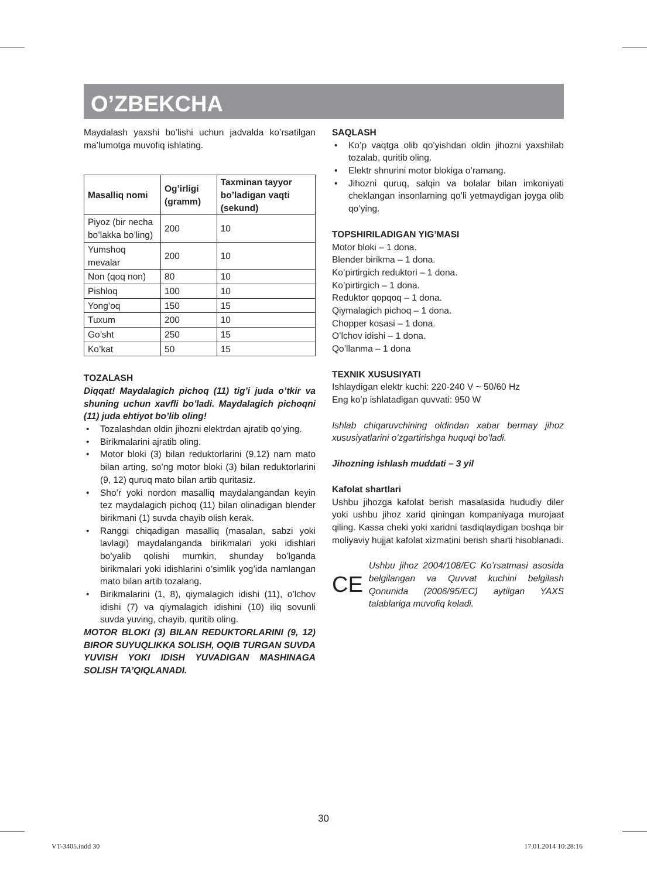O’ZBEKCHA
Maydalash yaxshi bo’lishi uchun jadvalda ko’rsatilgan ma’lumotga muvofiq ishlating.
| Masalliq nomi | Og’irligi (gramm) | Taxminan tayyor bo’ladigan vaqti (sekund) |
| --- | --- | --- |
| Piyoz (bir necha bo’lakka bo’ling) | 200 | 10 |
| Yumshoq mevalar | 200 | 10 |
| Non (qoq non) | 80 | 10 |
| Pishloq | 100 | 10 |
| Yong’oq | 150 | 15 |
| Tuxum | 200 | 10 |
| Go’sht | 250 | 15 |
| Ko’kat | 50 | 15 |
TOZALASH
Diqqat! Maydalagich pichoq (11) tig’i juda o’tkir va shuning uchun xavfli bo’ladi. Maydalagich pichoqni (11) juda ehtiyot bo’lib oling!
• Tozalashdan oldin jihozni elektrdan ajratib qo’ying.
• Birikmalarini ajratib oling.
• Motor bloki (3) bilan reduktorlarini (9,12) nam mato bilan arting, so’ng motor bloki (3) bilan reduktorlarini (9, 12) quruq mato bilan artib quritasiz.
• Sho’r yoki nordon masalliq maydalangandan keyin tez maydalagich pichoq (11) bilan olinadigan blender birikmani (1) suvda chayib olish kerak.
• Ranggi chiqadigan masalliq (masalan, sabzi yoki lavlagi) maydalanganda birikmalari yoki idishlari bo’yalib qolishi mumkin, shunday bo’lganda birikmalari yoki idishlarini o’simlik yog’ida namlangan mato bilan artib tozalang.
• Birikmalarini (1, 8), qiymalagich idishi (11), o’lchov idishi (7) va qiymalagich idishini (10) iliq sovunli suvda yuving, chayib, quritib oling.
MOTOR BLOKI (3) BILAN REDUKTORLARINI (9, 12) BIROR SUYUQLIKKA SOLISH, OQIB TURGAN SUVDA YUVISH YOKI IDISH YUVADIGAN MASHINAGA SOLISH TA’QIQLANADI.
SAQLASH
• Ko’p vaqtga olib qo’yishdan oldin jihozni yaxshilab tozalab, quritib oling.
• Elektr shnurini motor blokiga o’ramang.
• Jihozni quruq, salqin va bolalar bilan imkoniyati cheklangan insonlarning qo’li yetmaydigan joyga olib qo’ying.
TOPSHIRILADIGAN YIG’MASI
Motor bloki – 1 dona.
Blender birikma – 1 dona.
Ko’pirtirgich reduktori – 1 dona.
Ko’pirtirgich – 1 dona.
Reduktor qopqoq – 1 dona.
Qiymalagich pichoq – 1 dona.
Chopper kosasi – 1 dona.
O’lchov idishi – 1 dona.
Qo’llanma – 1 dona
TEXNIK XUSUSIYATI
Ishlaydigan elektr kuchi: 220-240 V ~ 50/60 Hz
Eng ko’p ishlatadigan quvvati: 950 W
Ishlab chiqaruvchining oldindan xabar bermay jihoz xususiyatlarini o’zgartirishga huquqi bo’ladi.
Jihozning ishlash muddati – 3 yil
Kafolat shartlari
Ushbu jihozga kafolat berish masalasida hududiy diler yoki ushbu jihoz xarid qiningan kompaniyaga murojaat qiling. Kassa cheki yoki xaridni tasdiqlaydigan boshqa bir moliyaviy hujjat kafolat xizmatini berish sharti hisoblanadi.
CE
Ushbu jihoz 2004/108/EC Ko’rsatmasi asosida belgilangan va Quvvat kuchini belgilash Qonunida (2006/95/EC) aytilgan YAXS talablariga muvofiq keladi.
30
VT-3405.indd 30 17.01.2014 10:28:16